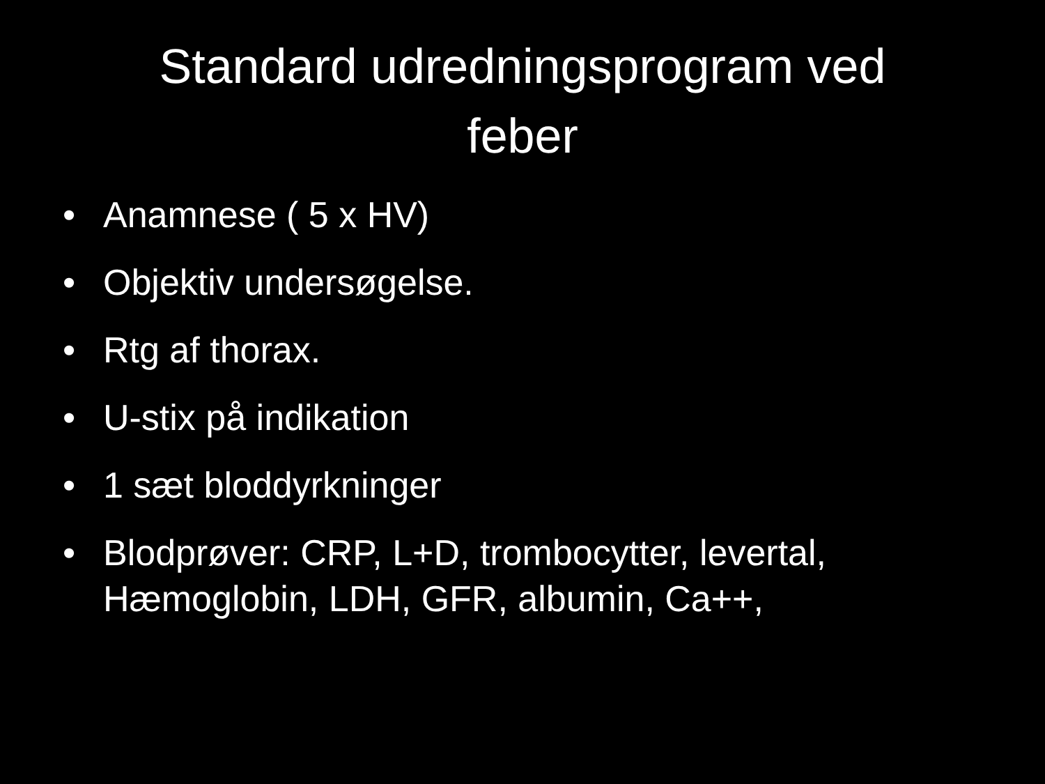Standard udredningsprogram ved
feber
• Anamnese ( 5 x HV)
• Objektiv undersøgelse.
• Rtg af thorax.
• U-stix på indikation
• 1 sæt bloddyrkninger
• Blodprøver: CRP, L+D, trombocytter, levertal, Hæmoglobin, LDH, GFR, albumin, Ca++,